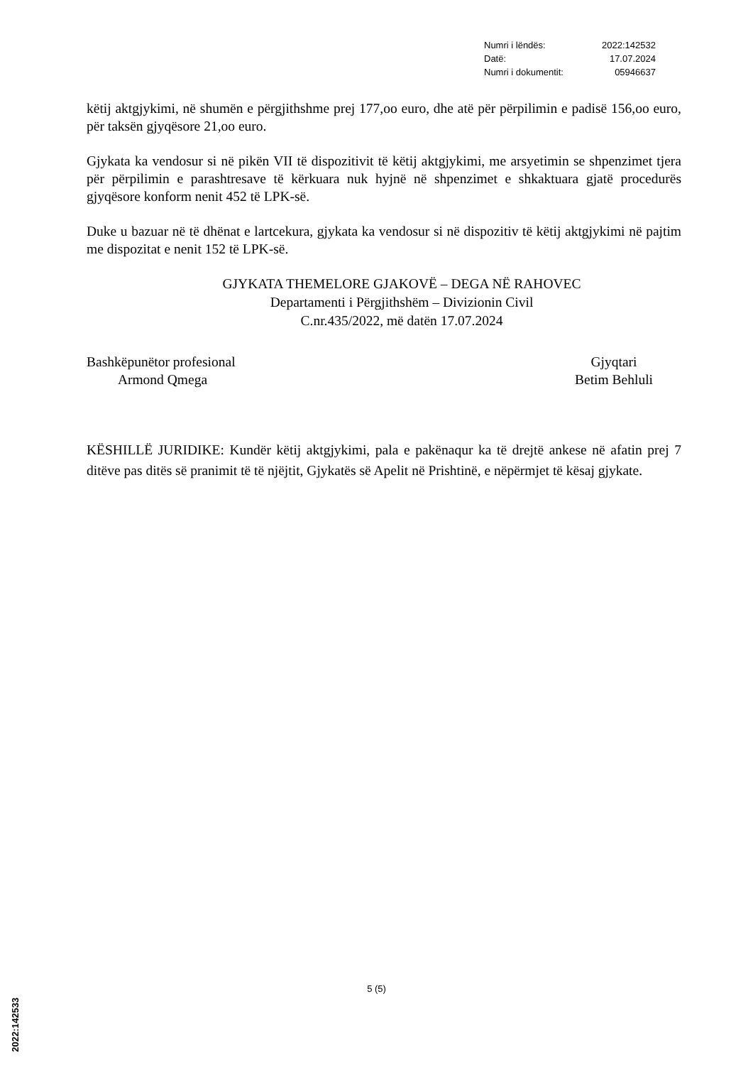| Numri i lëndës: | 2022:142532 |
| Datë: | 17.07.2024 |
| Numri i dokumentit: | 05946637 |
këtij aktgjykimi, në shumën e përgjithshme prej 177,oo euro, dhe atë për përpilimin e padisë 156,oo euro, për taksën gjyqësore 21,oo euro.
Gjykata ka vendosur si në pikën VII të dispozitivit të këtij aktgjykimi, me arsyetimin se shpenzimet tjera për përpilimin e parashtresave të kërkuara nuk hyjnë në shpenzimet e shkaktuara gjatë procedurës gjyqësore konform nenit 452 të LPK-së.
Duke u bazuar në të dhënat e lartcekura, gjykata ka vendosur si në dispozitiv të këtij aktgjykimi në pajtim me dispozitat e nenit 152 të LPK-së.
GJYKATA THEMELORE GJAKOVË – DEGA NË RAHOVEC
Departamenti i Përgjithshëm – Divizionin Civil
C.nr.435/2022, më datën 17.07.2024
Bashkëpunëtor profesional
Armond Qmega
Gjyqtari
Betim Behluli
KËSHILLË JURIDIKE: Kundër këtij aktgjykimi, pala e pakënaqur ka të drejtë ankese në afatin prej 7 ditëve pas ditës së pranimit të të njëjtit, Gjykatës së Apelit në Prishtinë, e nëpërmjet të kësaj gjykate.
5 (5)
2022:142533